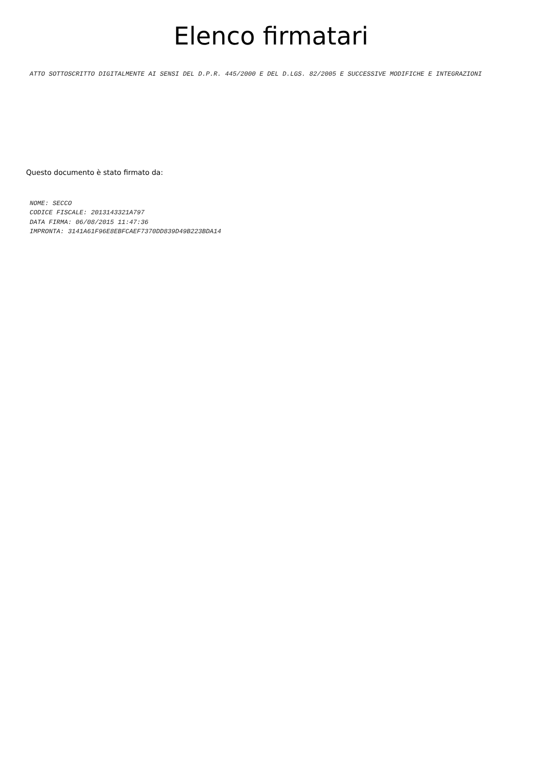Elenco firmatari
ATTO SOTTOSCRITTO DIGITALMENTE AI SENSI DEL D.P.R. 445/2000 E DEL D.LGS. 82/2005 E SUCCESSIVE MODIFICHE E INTEGRAZIONI
Questo documento è stato firmato da:
NOME: SECCO
CODICE FISCALE: 2013143321A797
DATA FIRMA: 06/08/2015 11:47:36
IMPRONTA: 3141A61F96E8EBFCAEF7370DD839D49B223BDA14